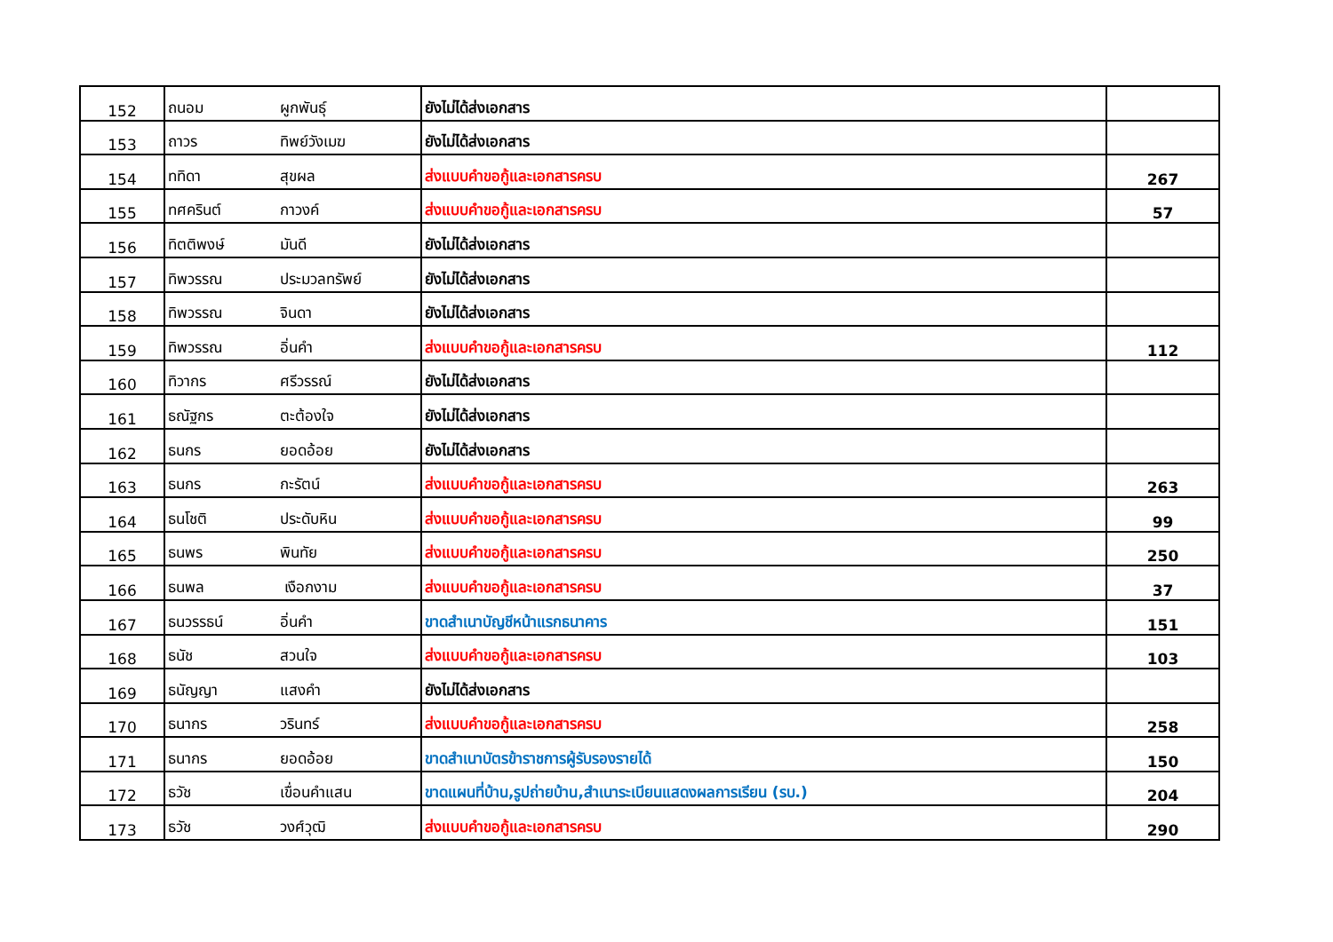| 152 | ถนอม | ผูกพันธุ์ | ยังไม่ได้ส่งเอกสาร | |
| 153 | ถาวร | ทิพย์วังเมฆ | ยังไม่ได้ส่งเอกสาร | |
| 154 | ททิดา | สุขผล | ส่งแบบคำขอกู้และเอกสารครบ | 267 |
| 155 | ทศครินต์ | กาวงค์ | ส่งแบบคำขอกู้และเอกสารครบ | 57 |
| 156 | ทิตติพงษ์ | มันดี | ยังไม่ได้ส่งเอกสาร | |
| 157 | ทิพวรรณ | ประมวลทรัพย์ | ยังไม่ได้ส่งเอกสาร | |
| 158 | ทิพวรรณ | จินดา | ยังไม่ได้ส่งเอกสาร | |
| 159 | ทิพวรรณ | อิ่นคำ | ส่งแบบคำขอกู้และเอกสารครบ | 112 |
| 160 | ทิวากร | ศรีวรรณ์ | ยังไม่ได้ส่งเอกสาร | |
| 161 | ธณัฐกร | ตะต้องใจ | ยังไม่ได้ส่งเอกสาร | |
| 162 | ธนกร | ยอดอ้อย | ยังไม่ได้ส่งเอกสาร | |
| 163 | ธนกร | กะรัตน์ | ส่งแบบคำขอกู้และเอกสารครบ | 263 |
| 164 | ธนโชติ | ประดับหิน | ส่งแบบคำขอกู้และเอกสารครบ | 99 |
| 165 | ธนพร | พินทัย | ส่งแบบคำขอกู้และเอกสารครบ | 250 |
| 166 | ธนพล | เงือกงาม | ส่งแบบคำขอกู้และเอกสารครบ | 37 |
| 167 | ธนวรรธน์ | อิ่นคำ | ขาดสำเนาบัญชีหน้าแรกธนาคาร | 151 |
| 168 | ธนัช | สวนใจ | ส่งแบบคำขอกู้และเอกสารครบ | 103 |
| 169 | ธนัญญา | แสงคำ | ยังไม่ได้ส่งเอกสาร | |
| 170 | ธนากร | วรินทร์ | ส่งแบบคำขอกู้และเอกสารครบ | 258 |
| 171 | ธนากร | ยอดอ้อย | ขาดสำเนาบัตรข้าราชการผู้รับรองรายได้ | 150 |
| 172 | ธวัช | เขื่อนคำแสน | ขาดแผนที่บ้าน,รูปถ่ายบ้าน,สำเนาระเบียนแสดงผลการเรียน (รบ.) | 204 |
| 173 | ธวัช | วงศ์วุฒิ | ส่งแบบคำขอกู้และเอกสารครบ | 290 |